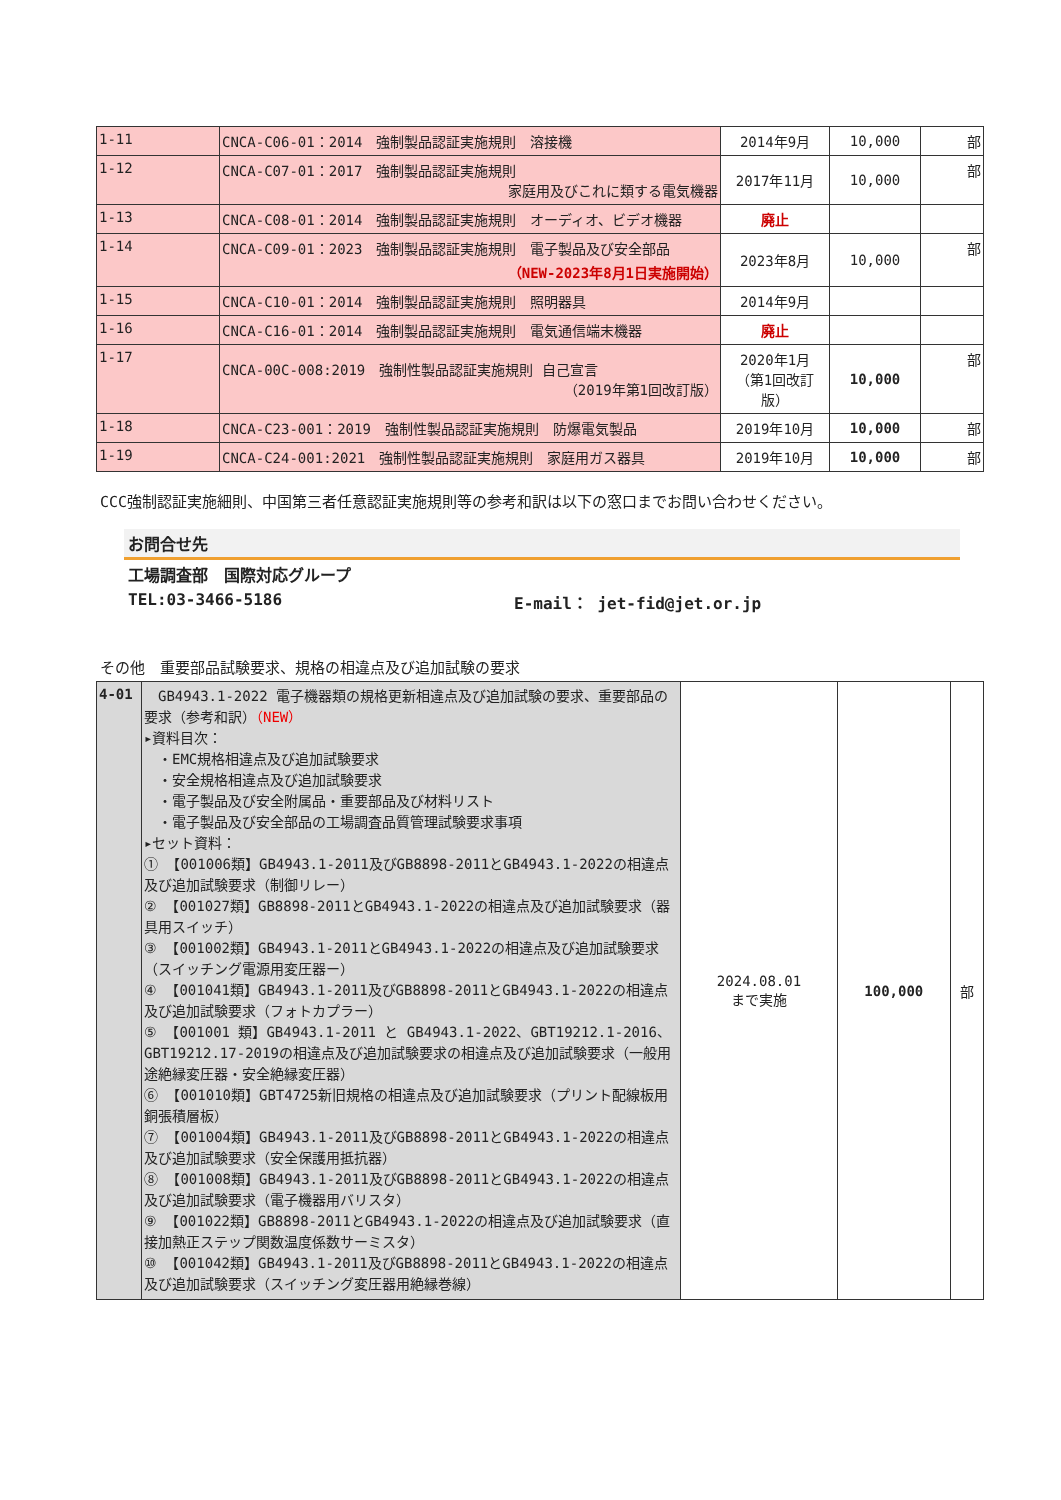| 1-11 | CNCA-C06-01：2014 強制製品認証実施規則 溶接機 | 2014年9月 | 10,000 | 部 |
| 1-12 | CNCA-C07-01：2017 強制製品認証実施規則 家庭用及びこれに類する電気機器 | 2017年11月 | 10,000 | 部 |
| 1-13 | CNCA-C08-01：2014 強制製品認証実施規則 オーディオ、ビデオ機器 | 廃止 | | |
| 1-14 | CNCA-C09-01：2023 強制製品認証実施規則 電子製品及び安全部品 （NEW-2023年8月1日実施開始） | 2023年8月 | 10,000 | 部 |
| 1-15 | CNCA-C10-01：2014 強制製品認証実施規則 照明器具 | 2014年9月 | | |
| 1-16 | CNCA-C16-01：2014 強制製品認証実施規則 電気通信端末機器 | 廃止 | | |
| 1-17 | CNCA-00C-008:2019 強制性製品認証実施規則 自己宣言 （2019年第1回改訂版） | 2020年1月 （第1回改訂版） | 10,000 | 部 |
| 1-18 | CNCA-C23-001：2019 強制性製品認証実施規則 防爆電気製品 | 2019年10月 | 10,000 | 部 |
| 1-19 | CNCA-C24-001:2021 強制性製品認証実施規則 家庭用ガス器具 | 2019年10月 | 10,000 | 部 |
CCC強制認証実施細則、中国第三者任意認証実施規則等の参考和訳は以下の窓口までお問い合わせください。
お問合せ先
工場調査部　国際対応グループ
TEL:03-3466-5186 E-mail： jet-fid@jet.or.jp
その他　重要部品試験要求、規格の相違点及び追加試験の要求
| 4-01 | GB4943.1-2022 電子機器類の規格更新相違点及び追加試験の要求、重要部品の要求（参考和訳） （NEW） ▸資料目次： ・EMC規格相違点及び追加試験要求 ・安全規格相違点及び追加試験要求 ・電子製品及び安全附属品・重要部品及び材料リスト ・電子製品及び安全部品の工場調査品質管理試験要求事項 ▸セット資料： ① 【001006類】GB4943.1-2011及びGB8898-2011とGB4943.1-2022の相違点及び追加試験要求（制御リレー） ② 【001027類】GB8898-2011とGB4943.1-2022の相違点及び追加試験要求（器具用スイッチ） ③ 【001002類】GB4943.1-2011とGB4943.1-2022の相違点及び追加試験要求（スイッチング電源用変圧器ー） ④ 【001041類】GB4943.1-2011及びGB8898-2011とGB4943.1-2022の相違点及び追加試験要求（フォトカプラー） ⑤ 【001001 類】GB4943.1-2011 と GB4943.1-2022、GBT19212.1-2016、GBT19212.17-2019の相違点及び追加試験要求の相違点及び追加試験要求（一般用途絶縁変圧器・安全絶縁変圧器） ⑥ 【001010類】GBT4725新旧規格の相違点及び追加試験要求（プリント配線板用銅張積層板） ⑦ 【001004類】GB4943.1-2011及びGB8898-2011とGB4943.1-2022の相違点及び追加試験要求（安全保護用抵抗器） ⑧ 【001008類】GB4943.1-2011及びGB8898-2011とGB4943.1-2022の相違点及び追加試験要求（電子機器用バリスタ） ⑨ 【001022類】GB8898-2011とGB4943.1-2022の相違点及び追加試験要求（直接加熱正ステップ関数温度係数サーミスタ） ⑩ 【001042類】GB4943.1-2011及びGB8898-2011とGB4943.1-2022の相違点及び追加試験要求（スイッチング変圧器用絶縁巻線） | 2024.08.01 まで実施 | 100,000 | 部 |